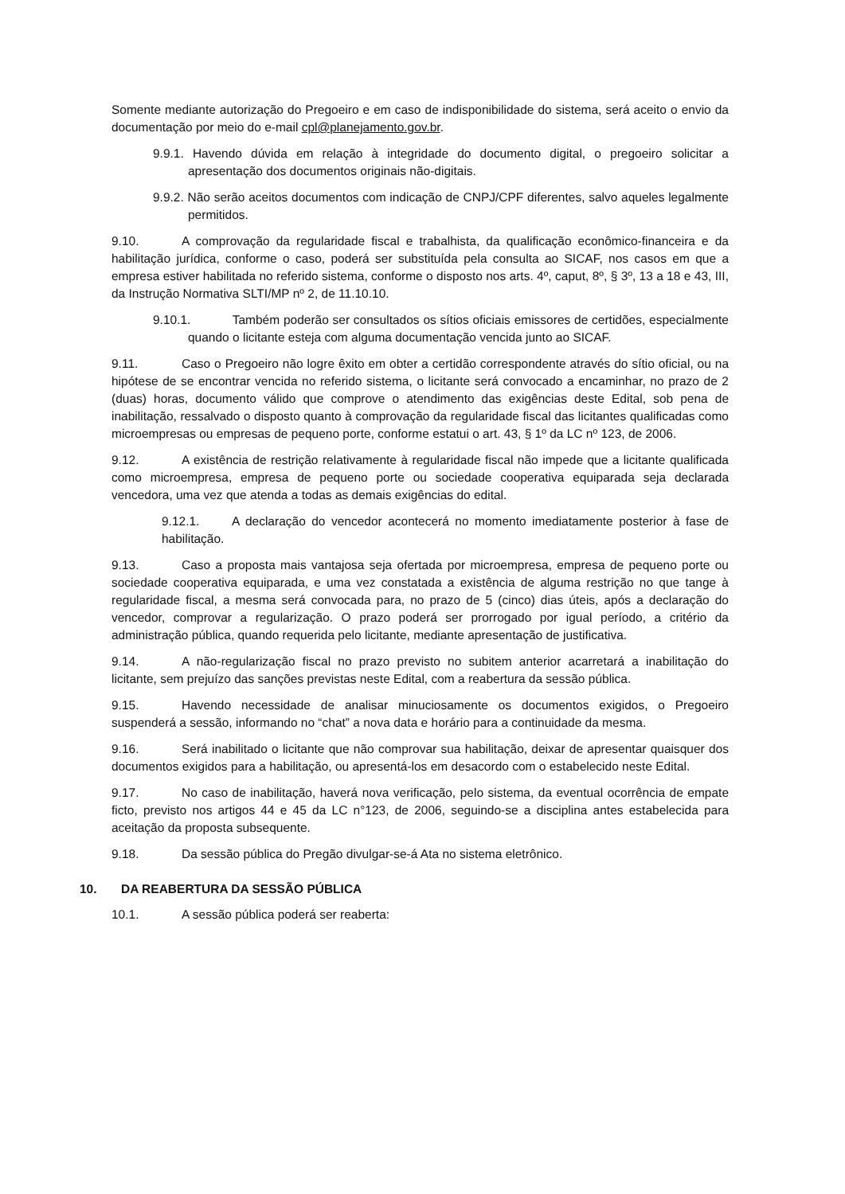Somente mediante autorização do Pregoeiro e em caso de indisponibilidade do sistema, será aceito o envio da documentação por meio do e-mail cpl@planejamento.gov.br.
9.9.1. Havendo dúvida em relação à integridade do documento digital, o pregoeiro solicitar a apresentação dos documentos originais não-digitais.
9.9.2. Não serão aceitos documentos com indicação de CNPJ/CPF diferentes, salvo aqueles legalmente permitidos.
9.10. A comprovação da regularidade fiscal e trabalhista, da qualificação econômico-financeira e da habilitação jurídica, conforme o caso, poderá ser substituída pela consulta ao SICAF, nos casos em que a empresa estiver habilitada no referido sistema, conforme o disposto nos arts. 4º, caput, 8º, § 3º, 13 a 18 e 43, III, da Instrução Normativa SLTI/MP nº 2, de 11.10.10.
9.10.1. Também poderão ser consultados os sítios oficiais emissores de certidões, especialmente quando o licitante esteja com alguma documentação vencida junto ao SICAF.
9.11. Caso o Pregoeiro não logre êxito em obter a certidão correspondente através do sítio oficial, ou na hipótese de se encontrar vencida no referido sistema, o licitante será convocado a encaminhar, no prazo de 2 (duas) horas, documento válido que comprove o atendimento das exigências deste Edital, sob pena de inabilitação, ressalvado o disposto quanto à comprovação da regularidade fiscal das licitantes qualificadas como microempresas ou empresas de pequeno porte, conforme estatui o art. 43, § 1º da LC nº 123, de 2006.
9.12. A existência de restrição relativamente à regularidade fiscal não impede que a licitante qualificada como microempresa, empresa de pequeno porte ou sociedade cooperativa equiparada seja declarada vencedora, uma vez que atenda a todas as demais exigências do edital.
9.12.1. A declaração do vencedor acontecerá no momento imediatamente posterior à fase de habilitação.
9.13. Caso a proposta mais vantajosa seja ofertada por microempresa, empresa de pequeno porte ou sociedade cooperativa equiparada, e uma vez constatada a existência de alguma restrição no que tange à regularidade fiscal, a mesma será convocada para, no prazo de 5 (cinco) dias úteis, após a declaração do vencedor, comprovar a regularização. O prazo poderá ser prorrogado por igual período, a critério da administração pública, quando requerida pelo licitante, mediante apresentação de justificativa.
9.14. A não-regularização fiscal no prazo previsto no subitem anterior acarretará a inabilitação do licitante, sem prejuízo das sanções previstas neste Edital, com a reabertura da sessão pública.
9.15. Havendo necessidade de analisar minuciosamente os documentos exigidos, o Pregoeiro suspenderá a sessão, informando no “chat” a nova data e horário para a continuidade da mesma.
9.16. Será inabilitado o licitante que não comprovar sua habilitação, deixar de apresentar quaisquer dos documentos exigidos para a habilitação, ou apresentá-los em desacordo com o estabelecido neste Edital.
9.17. No caso de inabilitação, haverá nova verificação, pelo sistema, da eventual ocorrência de empate ficto, previsto nos artigos 44 e 45 da LC n°123, de 2006, seguindo-se a disciplina antes estabelecida para aceitação da proposta subsequente.
9.18. Da sessão pública do Pregão divulgar-se-á Ata no sistema eletrônico.
10. DA REABERTURA DA SESSÃO PÚBLICA
10.1. A sessão pública poderá ser reaberta: